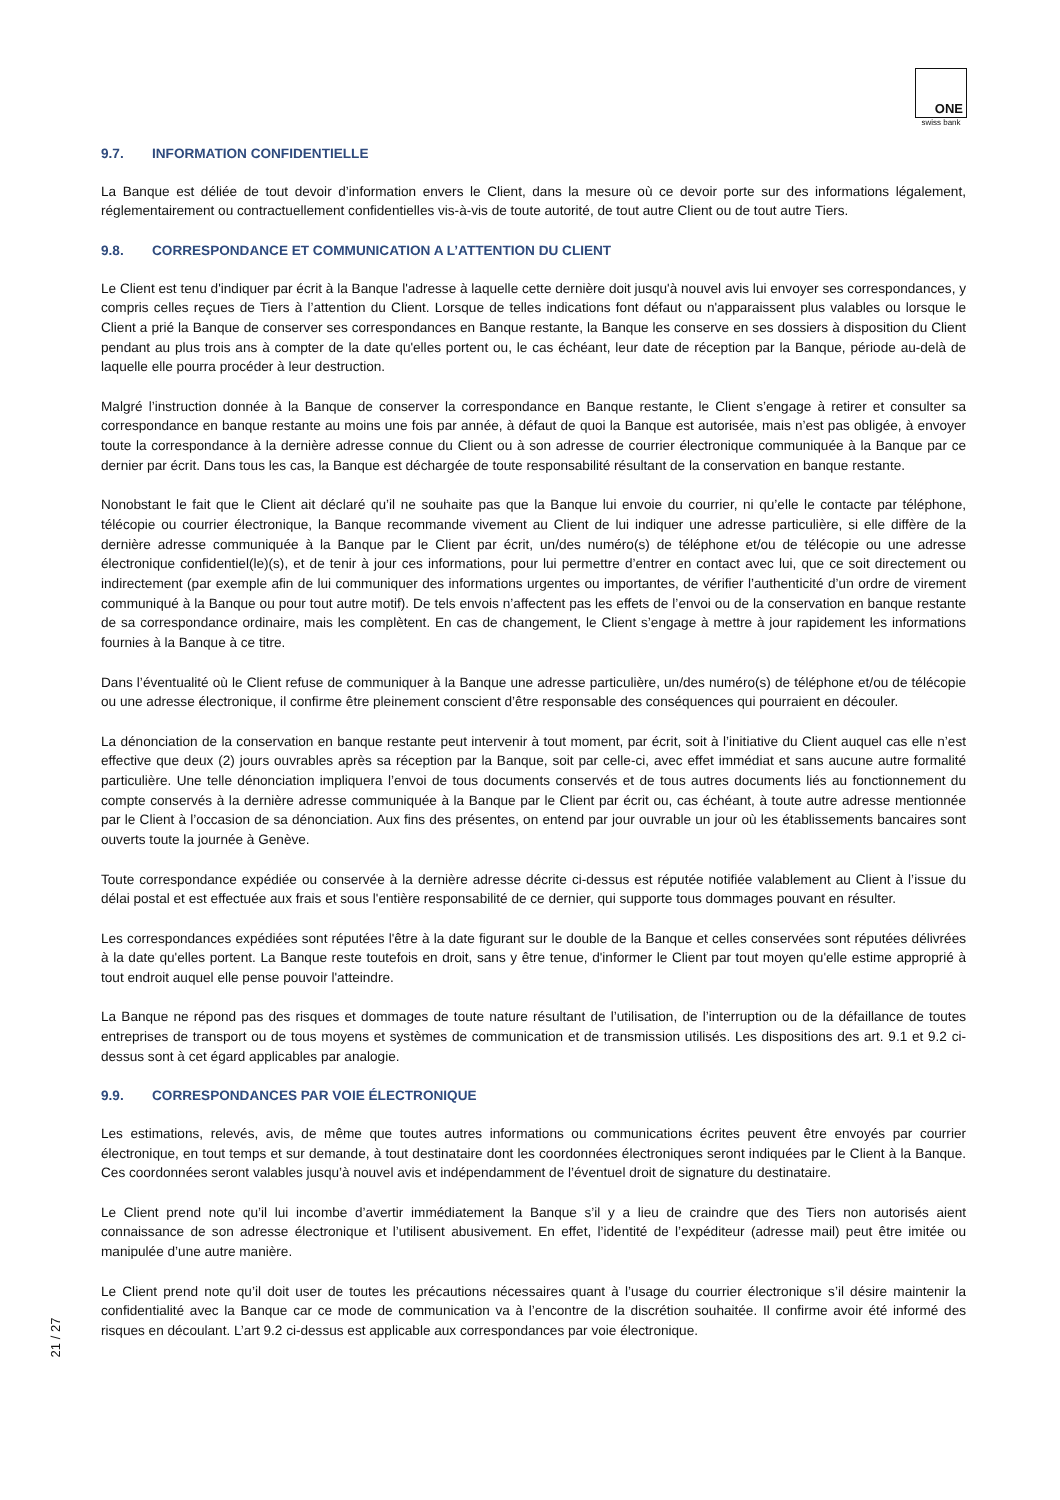ONE
swiss bank
9.7. INFORMATION CONFIDENTIELLE
La Banque est déliée de tout devoir d’information envers le Client, dans la mesure où ce devoir porte sur des informations légalement, réglementairement ou contractuellement confidentielles vis-à-vis de toute autorité, de tout autre Client ou de tout autre Tiers.
9.8. CORRESPONDANCE ET COMMUNICATION A L’ATTENTION DU CLIENT
Le Client est tenu d'indiquer par écrit à la Banque l'adresse à laquelle cette dernière doit jusqu'à nouvel avis lui envoyer ses correspondances, y compris celles reçues de Tiers à l’attention du Client. Lorsque de telles indications font défaut ou n'apparaissent plus valables ou lorsque le Client a prié la Banque de conserver ses correspondances en Banque restante, la Banque les conserve en ses dossiers à disposition du Client pendant au plus trois ans à compter de la date qu'elles portent ou, le cas échéant, leur date de réception par la Banque, période au-delà de laquelle elle pourra procéder à leur destruction.
Malgré l’instruction donnée à la Banque de conserver la correspondance en Banque restante, le Client s’engage à retirer et consulter sa correspondance en banque restante au moins une fois par année, à défaut de quoi la Banque est autorisée, mais n’est pas obligée, à envoyer toute la correspondance à la dernière adresse connue du Client ou à son adresse de courrier électronique communiquée à la Banque par ce dernier par écrit. Dans tous les cas, la Banque est déchargée de toute responsabilité résultant de la conservation en banque restante.
Nonobstant le fait que le Client ait déclaré qu’il ne souhaite pas que la Banque lui envoie du courrier, ni qu’elle le contacte par téléphone, télécopie ou courrier électronique, la Banque recommande vivement au Client de lui indiquer une adresse particulière, si elle diffère de la dernière adresse communiquée à la Banque par le Client par écrit, un/des numéro(s) de téléphone et/ou de télécopie ou une adresse électronique confidentiel(le)(s), et de tenir à jour ces informations, pour lui permettre d’entrer en contact avec lui, que ce soit directement ou indirectement (par exemple afin de lui communiquer des informations urgentes ou importantes, de vérifier l’authenticité d’un ordre de virement communiqué à la Banque ou pour tout autre motif). De tels envois n’affectent pas les effets de l’envoi ou de la conservation en banque restante de sa correspondance ordinaire, mais les complètent. En cas de changement, le Client s’engage à mettre à jour rapidement les informations fournies à la Banque à ce titre.
Dans l’éventualité où le Client refuse de communiquer à la Banque une adresse particulière, un/des numéro(s) de téléphone et/ou de télécopie ou une adresse électronique, il confirme être pleinement conscient d’être responsable des conséquences qui pourraient en découler.
La dénonciation de la conservation en banque restante peut intervenir à tout moment, par écrit, soit à l’initiative du Client auquel cas elle n’est effective que deux (2) jours ouvrables après sa réception par la Banque, soit par celle-ci, avec effet immédiat et sans aucune autre formalité particulière. Une telle dénonciation impliquera l’envoi de tous documents conservés et de tous autres documents liés au fonctionnement du compte conservés à la dernière adresse communiquée à la Banque par le Client par écrit ou, cas échéant, à toute autre adresse mentionnée par le Client à l’occasion de sa dénonciation. Aux fins des présentes, on entend par jour ouvrable un jour où les établissements bancaires sont ouverts toute la journée à Genève.
Toute correspondance expédiée ou conservée à la dernière adresse décrite ci-dessus est réputée notifiée valablement au Client à l’issue du délai postal et est effectuée aux frais et sous l'entière responsabilité de ce dernier, qui supporte tous dommages pouvant en résulter.
Les correspondances expédiées sont réputées l'être à la date figurant sur le double de la Banque et celles conservées sont réputées délivrées à la date qu'elles portent. La Banque reste toutefois en droit, sans y être tenue, d'informer le Client par tout moyen qu'elle estime approprié à tout endroit auquel elle pense pouvoir l'atteindre.
La Banque ne répond pas des risques et dommages de toute nature résultant de l’utilisation, de l’interruption ou de la défaillance de toutes entreprises de transport ou de tous moyens et systèmes de communication et de transmission utilisés. Les dispositions des art. 9.1 et 9.2 ci-dessus sont à cet égard applicables par analogie.
9.9. CORRESPONDANCES PAR VOIE ÉLECTRONIQUE
Les estimations, relevés, avis, de même que toutes autres informations ou communications écrites peuvent être envoyés par courrier électronique, en tout temps et sur demande, à tout destinataire dont les coordonnées électroniques seront indiquées par le Client à la Banque. Ces coordonnées seront valables jusqu’à nouvel avis et indépendamment de l’éventuel droit de signature du destinataire.
Le Client prend note qu’il lui incombe d’avertir immédiatement la Banque s’il y a lieu de craindre que des Tiers non autorisés aient connaissance de son adresse électronique et l’utilisent abusivement. En effet, l’identité de l’expéditeur (adresse mail) peut être imitée ou manipulée d’une autre manière.
Le Client prend note qu’il doit user de toutes les précautions nécessaires quant à l’usage du courrier électronique s’il désire maintenir la confidentialité avec la Banque car ce mode de communication va à l’encontre de la discrétion souhaitée. Il confirme avoir été informé des risques en découlant. L’art 9.2 ci-dessus est applicable aux correspondances par voie électronique.
21 / 27